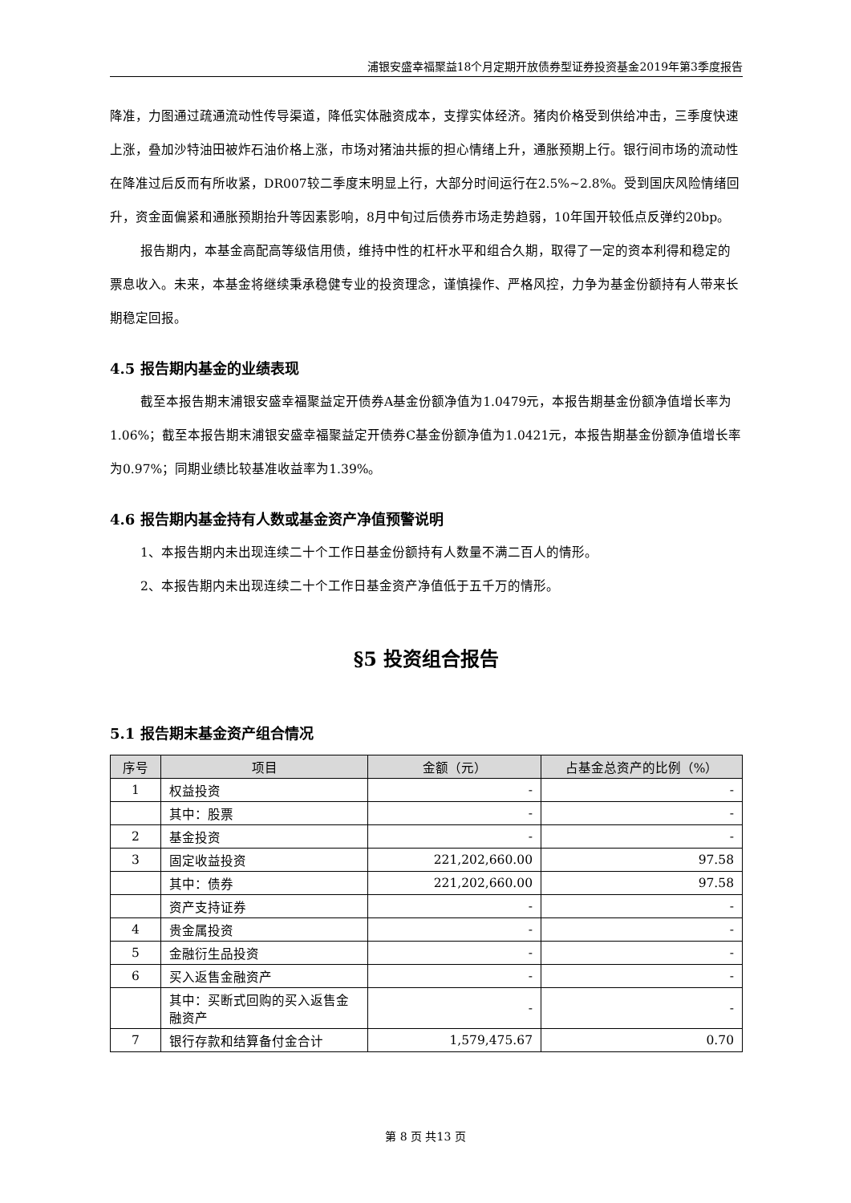浦银安盛幸福聚益18个月定期开放债券型证券投资基金2019年第3季度报告
降准，力图通过疏通流动性传导渠道，降低实体融资成本，支撑实体经济。猪肉价格受到供给冲击，三季度快速上涨，叠加沙特油田被炸石油价格上涨，市场对猪油共振的担心情绪上升，通胀预期上行。银行间市场的流动性在降准过后反而有所收紧，DR007较二季度末明显上行，大部分时间运行在2.5%~2.8%。受到国庆风险情绪回升，资金面偏紧和通胀预期抬升等因素影响，8月中旬过后债券市场走势趋弱，10年国开较低点反弹约20bp。
报告期内，本基金高配高等级信用债，维持中性的杠杆水平和组合久期，取得了一定的资本利得和稳定的票息收入。未来，本基金将继续秉承稳健专业的投资理念，谨慎操作、严格风控，力争为基金份额持有人带来长期稳定回报。
4.5 报告期内基金的业绩表现
截至本报告期末浦银安盛幸福聚益定开债券A基金份额净值为1.0479元，本报告期基金份额净值增长率为1.06%；截至本报告期末浦银安盛幸福聚益定开债券C基金份额净值为1.0421元，本报告期基金份额净值增长率为0.97%；同期业绩比较基准收益率为1.39%。
4.6 报告期内基金持有人数或基金资产净值预警说明
1、本报告期内未出现连续二十个工作日基金份额持有人数量不满二百人的情形。
2、本报告期内未出现连续二十个工作日基金资产净值低于五千万的情形。
§5 投资组合报告
5.1 报告期末基金资产组合情况
| 序号 | 项目 | 金额（元） | 占基金总资产的比例（%） |
| --- | --- | --- | --- |
| 1 | 权益投资 | - | - |
| | 其中：股票 | - | - |
| 2 | 基金投资 | - | - |
| 3 | 固定收益投资 | 221,202,660.00 | 97.58 |
| | 其中：债券 | 221,202,660.00 | 97.58 |
| | 资产支持证券 | - | - |
| 4 | 贵金属投资 | - | - |
| 5 | 金融衍生品投资 | - | - |
| 6 | 买入返售金融资产 | - | - |
| | 其中：买断式回购的买入返售金融资产 | - | - |
| 7 | 银行存款和结算备付金合计 | 1,579,475.67 | 0.70 |
第 8 页 共13 页